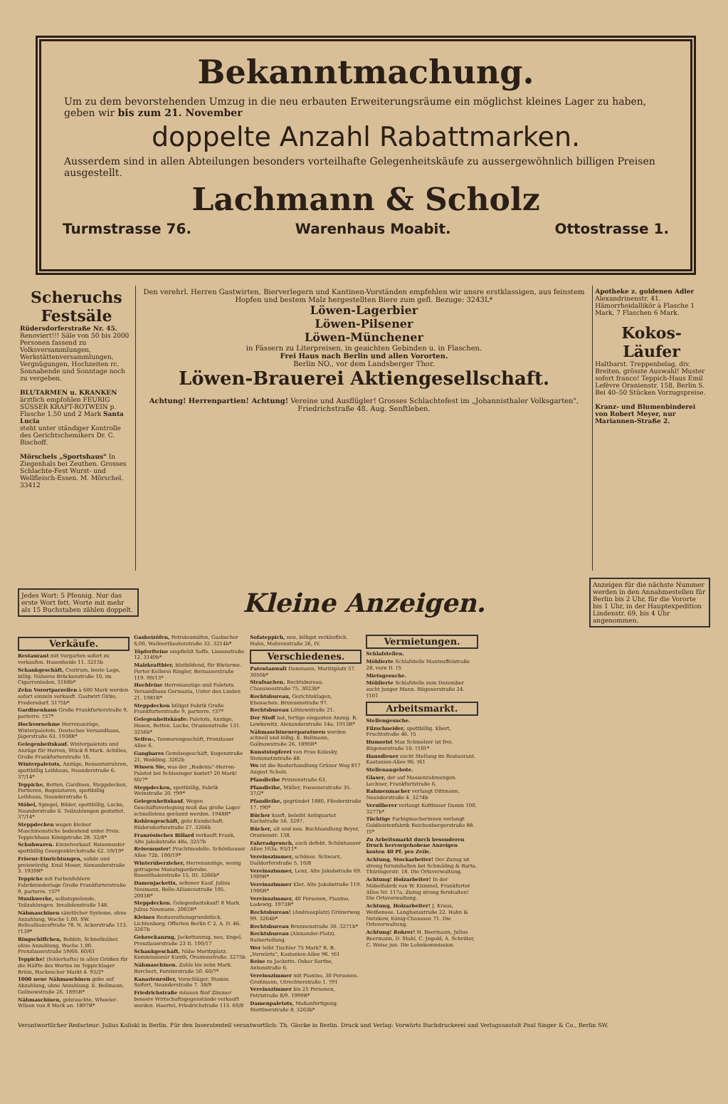Bekanntmachung.
Um zu dem bevorstehenden Umzug in die neu erbauten Erweiterungsräume ein möglichst kleines Lager zu haben, geben wir bis zum 21. November
doppelte Anzahl Rabattmarken.
Ausserdem sind in allen Abteilungen besonders vorteilhafte Gelegenheitskäufe zu aussergewöhnlich billigen Preisen ausgestellt.
Lachmann & Scholz
Turmstrasse 76. Warenhaus Moabit. Ottostrasse 1.
Scheruchs Festsäle
Rüdersdorferstraße Nr. 45.
Renoviert!!! Säle von 50 bis 2000 Personen fassend zu Volksversammlungen, Werkstättenversammlungen, Vergnügungen, Hochzeiten rc. Sonnabende und Sonntage noch zu vergeben.
BLUTARMEN u. KRANKEN ärztlich empfohlen FEURIG SÜSSER KRAFT-ROTWEIN p. Flasche 1.50 und 2 Mark Santa Lucia
steht unter ständiger Kontrolle des Gerichtschemikers Dr. C. Bischoff.
Mörschels „Sportshaus" In Ziegenhals bei Zeuthen. Grosses Schlachte-Fest Wurst- und Wellfleisch-Essen. M. Mörschel. 33412
Den verehrl. Herren Gastwirten, Bierverlegern und Kantinen-Vorständen empfehlen wir unsre erstklassigen, aus feinstem Hopfen und bestem Malz hergestellten Biere zum gefl. Bezuge: 3243L*
Löwen-Lagerbier
Löwen-Pilsener
Löwen-Münchener
in Fässern zu Literpreisen, in geaichten Gebinden u. in Flaschen.
Frei Haus nach Berlin und allen Vororten.
Berlin NO., vor dem Landsberger Thor.
Löwen-Brauerei Aktiengesellschaft.
Achtung! Herrenpartien! Achtung! Vereine und Ausflügler! Grosses Schlachtefest im „Johannisthaler Volksgarten", Friedrichstraße 48. Aug. Senftleben.
Apotheke z. goldenen Adler Alexandrinenstr. 41. Hämorrhoidallikör à Flasche 1 Mark, 7 Flaschen 6 Mark.
Kokos-Läufer
Haltbarst. Treppenbelag, div. Breiten, grösste Auswahl! Muster sofort franco! Teppich-Haus Emil Lefèvre Oranienstr. 158, Berlin S. Bei 40–50 Stücken Vorzugspreise.
Kranz- und Blumenbinderei von Robert Meyer, nur Mariannen-Straße 2.
Jedes Wort: 5 Pfennig. Nur das erste Wort fett. Worte mit mehr als 15 Buchstaben zählen doppelt.
Kleine Anzeigen.
Anzeigen für die nächste Nummer werden in den Annahmestellen für Berlin bis 2 Uhr, für die Vororte bis 1 Uhr, in der Hauptexpedition Lindenstr. 69, bis 4 Uhr angenommen.
Verkäufe.
Restaurant mit Vorgarten sofort zu verkaufen. Hasenheide 11. 3215b
Schankgeschäft, Centrum, beste Lage, billig. Näheres Brückenstraße 10, im Cigarrenladen. 3168b*
Zehn Vorortparzellen à 600 Mark werden sofort einzeln verkauft. Gastwirt Girke, Fredersdorf. 3175b*
Gardinenhaus Große Frankfurterstraße 9, parterre. †37*
Hochvornehme Herrenanzüge, Winterpaletots. Deutsches Versandhaus, Jägerstraße 63. 1938R*
Gelegenheitskauf. Winterpaletots und Anzüge für Herren, Stück 8 Mark. Achilles, Große Frankfurterstraße 16.
Winterpaletots, Anzüge, Remontoiruhren, spottbillig Leihhaus, Neanderstraße 6. 37/14*
Teppiche, Betten, Gardinen, Steppdecken, Portieren, Regulatoren, spottbillig Leihhaus, Neanderstraße 6.
Möbel, Spiegel, Bilder, spottbillig, Lucke, Neanderstraße 6. Teilzahlungen gestattet. 37/14*
Steppdecken wegen kleiner Maschinenstiche bedeutend unter Preis. Teppichhaus Königstraße 28. 32/8*
Schuhwaren. Einzelverkauf. Reisemuster spottbillig Georgenkirchstraße 62. 59/19*
Friseur-Einrichtungen, solide und preiswürdig. Emil Moser, Alexanderstraße 3. 1939R*
Teppiche mit Farbenfehlern Fabrikniederlage Große Frankfurterstraße 9, parterre. †37*
Musikwerke, selbstspielende, Teilzahlungen. Invalidenstraße 148.
Nähmaschinen sämtlicher Systeme, ohne Anzahlung, Woche 1,00. SW. Belleallianceftraße 78. N. Ackerstraße 113. †139*
Ringschiffchen, Bobbin, Schnellnäher, ohne Anzahlung, Woche 1,00. Prenzlauerstraße 59/60. 60/61
Teppiche! (fehlerhafte) in allen Größen für die Hälfte des Wertes im Teppichlager Brüm, Hackescher Markt 4. 93/2*
1000 neue Nähmaschinen gebe auf Abzahlung, ohne Anzahlung. E. Bellmann, Gollnowstraße 26. 1895R*
Nähmaschinen, gebrauchte, Wheeler-Wilson von 8 Mark an. 1897R*
Gasheizöfen, Petroleumöfen, Gaskocher 6,00, Wallnertheaterstraße 32. 3214b*
Töpferfteine empfiehlt Saffe, Liesenstraße 12. 3149b*
Malzkraftbier, blutbildend, für Blutarme. Porter-Kellerei Ringler, Bernauerstraße 119. 99/13*
Hochfeine Herrenanzüge und Paletots. Versandhaus Germania, Unter den Linden 21. 1981R*
Steppdecken billigst Fabrik Große Frankfurterstraße 9, parterre. †37*
Gelegenheitskäufe: Paletots, Anzüge, Hosen, Betten. Lucke, Oranienstraße 131. 3256b*
Seifen-, Tonwarengeschäft, Prenzlauer Allee 6.
Gangbares Gemüsegeschäft, Eugenstraße 21, Wedding. 3262b
Wissen Sie, was der „Badenia"-Herren-Paletot bei Schlesinger kostet? 20 Mark! 60/7*
Steppdecken, spottbillig, Fabrik Weinstraße 20. †99*
Gelegenheitskauf. Wegen Geschäftsverlegung muß das große Lager schnellstens geräumt werden. 1948R*
Kohlengeschäft, gute Kundschaft. Rüdersdorferstraße 27. 3266b
Französisches Billard verkauft Frank, Alte Jakobstraße 48a. 3257b
Reisemuster! Prachtmodelle. Schönhauser Allee 72b. 100/19*
Winterüberzieher, Herrenanzüge, wenig getragene Monatsgarderobe. Rosenthalerstraße 15, III. 3266b*
Damenjacketts, seltener Kauf. Julius Neumann, Belle-Alliancestraße 105. 2003R*
Steppdecken. Gelegenheitskauf! 8 Mark. Julius Neumann. 2002R*
Kleines Restaurationsgrundstück, Lichtenberg. Offerten Berlin C 2, A. D. 46. 3267b
Gehrockanzug, Jackettanzug, neu, Engel, Prenzlauerstraße 23 II. 100/17
Schankgeschäft. Nähe Moritzplatz. Kommissionär Kunth, Oranienstraße. 3275b
Nähmaschinen. Zahle bis zehn Mark. Borchert, Forsterstraße 50. 60/7*
Kanarienroller, Vorschläger, Stamm Seifert, Neanderstraße 7. 38/9
Friedrichstraße müssen fünf Zimmer bessere Wirtschaftsgegenstände verkauft werden. Haertel, Friedrichstraße 113. 60/8
Sofateppich, neu, billigst verkäuflich. Hahn, Mohrenstraße 26, IV.
Verschiedenes.
Patentanwalt Dammann, Moritzplatz 57. 3050b*
Strafsachen. Rechtsbureau, Chausseestraße 75. 3023b*
Rechtsbureau, Gerichtsklagen, Ehesachen. Brunnenstraße 97.
Rechtsbureau Lützowstraße 21.
Der Stoff hat, fertige eleganten Anzug. B. Lewkowitz, Alexanderstraße 14a. 1913R*
Nähmaschinenreparaturen werden schnell und billig. E. Bellmann, Gollnowstraße 26. 1890R*
Kunststopferei von Frau Kolosky, Steinmetzstraße 48.
Wo ist die Resterhandlung Grüner Weg 81? August Scholz.
Pfandleihe Prinzenstraße 63.
Pfandleihe, Müller, Fossenerstraße 35. 37/2*
Pfandleihe, gegründet 1880, Fliederstraße 17. †90*
Bücher kauft, beleiht Antiquariat Kochstraße 56. 3297.
Bücher, alt und neu. Buchhandlung Beyer, Oranienstr. 138.
Fahrradgesuch, auch defekt. Schönhauser Allee 163a. 93/11*
Vereinszimmer, schönes. Schwarz, Dalldorferstraße 5. 10/8
Vereinszimmer, Lenz, Alte Jakobstraße 69. 1909R*
Vereinszimmer Eler, Alte Jakobstraße 119. 1906R*
Vereinszimmer, 40 Personen, Pianino. Ladewig. 1973R*
Rechtsbureau! (Andreasplatz) Grünerweg 99. 3264b*
Rechtsbureau Brunnenstraße 30. 3271b*
Rechtsbureau (Alexander-Platz). Ratserteilung.
Wer leiht Tischler 75 Mark? R. B. „Vorwärts", Kastanien-Allee 96. †61
Reise zu Jacketts. Oskar Sorthe, Antonstraße 6.
Vereinszimmer mit Pianino, 30 Personen. Großmann, Utrechterstraße 1. †91
Vereinszimmer bis 25 Personen, Petristraße 8/9. 1999R*
Damenpaletots, Maßanfertigung. Stettinerstraße 8. 3263b*
Vermietungen.
Schlafstellen.
Möblierte Schlafstelle Manteuffelstraße 28, vorn II. †5
Mietsgesuche.
Möblierte Schlafstelle zum Dezember sucht junger Mann. Rügenerstraße 24. †101
Arbeitsmarkt.
Stellengesuche.
Filzschneider, spottbillig. Ebert, Fruchtstraße 46. †5
Humorist Max Schmelzer ist frei. Rügenerstraße 10. †101*
Hausdiener sucht Stellung im Restaurant. Kastanien-Allee 96. †61
Stellenangebote.
Glaser, der auf Massenrahmungen. Lechner, Frankfurtstraße 6.
Rahmenmacher verlangt Dittmann, Neanderstraße 4. 3274b
Versilberer verlangt Kottbuser Damm 100. 3277b*
Tüchtige Farbigmacherinnen verlangt Goldleistenfabrik Reichenbergerstraße 88. †5*
Zu Arbeitsmarkt durch besonderen Druck hervorgehobene Anzeigen kosten 40 Pf. pro Zeile.
Achtung, Stockarbeiter! Der Zuzug ist streng fernzuhalten bei Schmäling & Barta, Thüringerstr. 18. Die Ortsverwaltung.
Achtung! Holzarbeiter! In der Möbelfabrik von W. Kümmel, Frankfurter Allee Nr. 117a. Zuzug streng fernhalten! Die Ortsverwaltung.
Achtung, Holzarbeiter! J. Kraus, Weißensee, Langhansstraße 22. Hahn & Netzkow, König-Chaussee 71. Die Ortsverwaltung.
Achtung! Rohrer! H. Beermann, Julius Beermann, D. Stahl, C. Jngold, A. Schröter, C. Weise jun. Die Lohnkommission.
Verantwortlicher Redacteur: Julius Kaliski in Berlin. Für den Inseratenteil verantwortlich: Th. Glocke in Berlin. Druck und Verlag: Vorwärts Buchdruckerei und Verlagsanstalt Paul Singer & Co., Berlin SW.